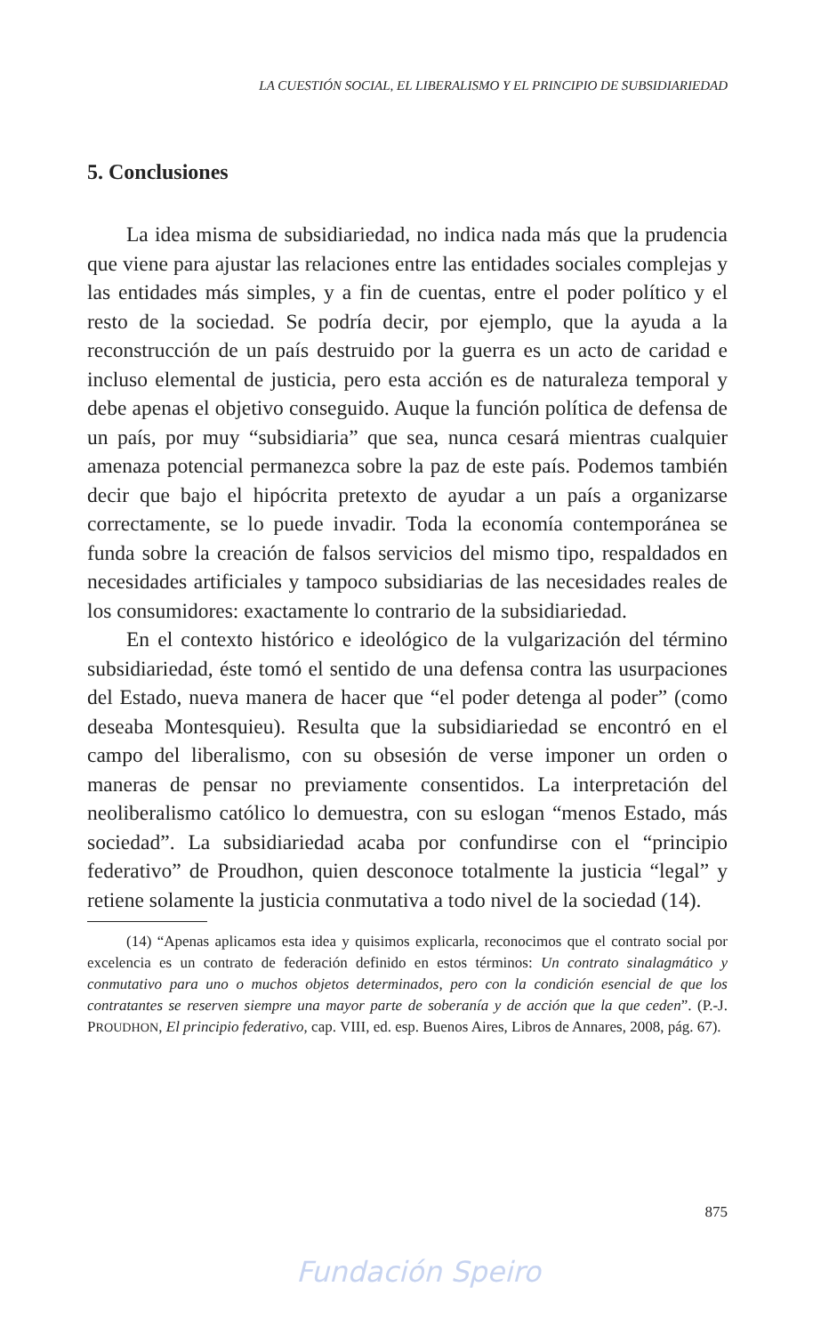LA CUESTIÓN SOCIAL, EL LIBERALISMO Y EL PRINCIPIO DE SUBSIDIARIEDAD
5. Conclusiones
La idea misma de subsidiariedad, no indica nada más que la prudencia que viene para ajustar las relaciones entre las entidades sociales complejas y las entidades más simples, y a fin de cuentas, entre el poder político y el resto de la sociedad. Se podría decir, por ejemplo, que la ayuda a la reconstrucción de un país destruido por la guerra es un acto de caridad e incluso elemental de justicia, pero esta acción es de naturaleza temporal y debe apenas el objetivo conseguido. Auque la función política de defensa de un país, por muy “subsidiaria” que sea, nunca cesará mientras cualquier amenaza potencial permanezca sobre la paz de este país. Podemos también decir que bajo el hipócrita pretexto de ayudar a un país a organizarse correctamente, se lo puede invadir. Toda la economía contemporánea se funda sobre la creación de falsos servicios del mismo tipo, respaldados en necesidades artificiales y tampoco subsidiarias de las necesidades reales de los consumidores: exactamente lo contrario de la subsidiariedad.
En el contexto histórico e ideológico de la vulgarización del término subsidiariedad, éste tomó el sentido de una defensa contra las usurpaciones del Estado, nueva manera de hacer que “el poder detenga al poder” (como deseaba Montesquieu). Resulta que la subsidiariedad se encontró en el campo del liberalismo, con su obsesión de verse imponer un orden o maneras de pensar no previamente consentidos. La interpretación del neoliberalismo católico lo demuestra, con su eslogan “menos Estado, más sociedad”. La subsidiariedad acaba por confundirse con el “principio federativo” de Proudhon, quien desconoce totalmente la justicia “legal” y retiene solamente la justicia conmutativa a todo nivel de la sociedad (14).
(14) “Apenas aplicamos esta idea y quisimos explicarla, reconocimos que el contrato social por excelencia es un contrato de federación definido en estos términos: Un contrato sinalagmático y conmutativo para uno o muchos objetos determinados, pero con la condición esencial de que los contratantes se reserven siempre una mayor parte de soberanía y de acción que la que ceden”. (P.-J. PROUDHON, El principio federativo, cap. VIII, ed. esp. Buenos Aires, Libros de Annares, 2008, pág. 67).
875
Fundación Speiro